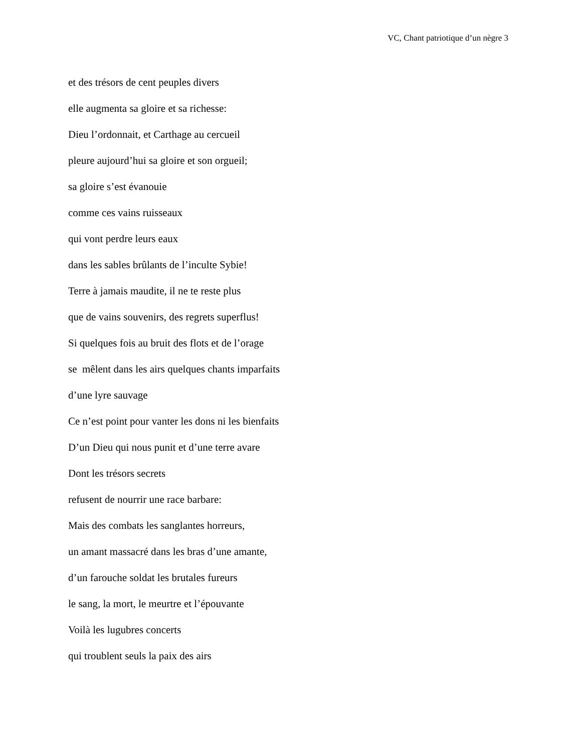VC, Chant patriotique d’un nègre 3
et des trésors de cent peuples divers
elle augmenta sa gloire et sa richesse:
Dieu l’ordonnait, et Carthage au cercueil
pleure aujourd’hui sa gloire et son orgueil;
sa gloire s’est évanouie
comme ces vains ruisseaux
qui vont perdre leurs eaux
dans les sables brûlants de l’inculte Sybie!
Terre à jamais maudite, il ne te reste plus
que de vains souvenirs, des regrets superflus!
Si quelques fois au bruit des flots et de l’orage
se mêlent dans les airs quelques chants imparfaits
d’une lyre sauvage
Ce n’est point pour vanter les dons ni les bienfaits
D’un Dieu qui nous punit et d’une terre avare
Dont les trésors secrets
refusent de nourrir une race barbare:
Mais des combats les sanglantes horreurs,
un amant massacré dans les bras d’une amante,
d’un farouche soldat les brutales fureurs
le sang, la mort, le meurtre et l’épouvante
Voilà les lugubres concerts
qui troublent seuls la paix des airs